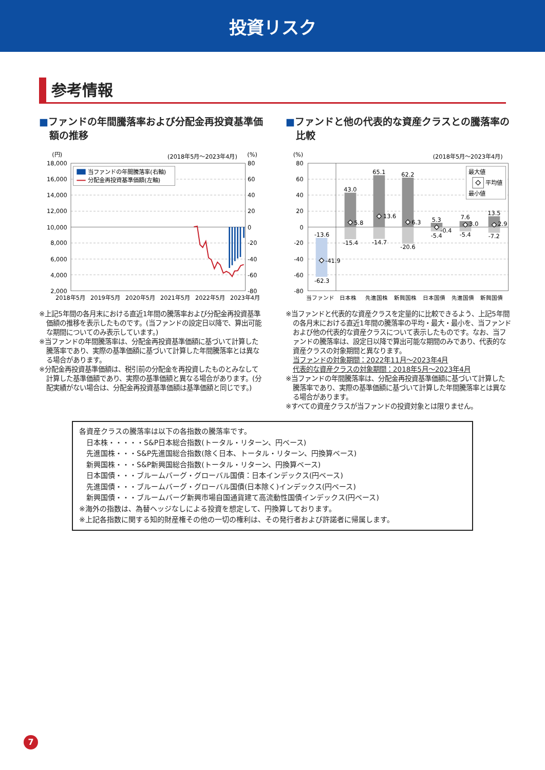投資リスク
参考情報
■ファンドの年間騰落率および分配金再投資基準価額の推移
(円)
(2018年5月〜2023年4月)
(%)
18,000
16,000
14,000
12,000
10,000
8,000
6,000
4,000
2,000
80
60
40
20
0
-20
-40
-60
-80
2018年5月
2019年5月
2020年5月
2021年5月
2022年5月
2023年4月
当ファンドの年間騰落率(右軸)
分配金再投資基準価額(左軸)
※上記5年間の各月末における直近1年間の騰落率および分配金再投資基準価額の推移を表示したものです。(当ファンドの設定日以降で、算出可能な期間についてのみ表示しています。)
※当ファンドの年間騰落率は、分配金再投資基準価額に基づいて計算した騰落率であり、実際の基準価額に基づいて計算した年間騰落率とは異なる場合があります。
※分配金再投資基準価額は、税引前の分配金を再投資したものとみなして計算した基準価額であり、実際の基準価額と異なる場合があります。(分配実績がない場合は、分配金再投資基準価額は基準価額と同じです。)
■ファンドと他の代表的な資産クラスとの騰落率の比較
(%)
(2018年5月〜2023年4月)
80
60
40
20
0
-20
-40
-60
-80
-13.6
-41.9
-62.3
43.0
5.8
-15.4
65.1
13.6
-14.7
62.2
6.3
-20.6
5.3
-0.4
-5.4
7.6
3.0
-5.4
13.5
2.9
-7.2
最大値
平均値
最小値
当ファンド
日本株
先進国株
新興国株
日本国債
先進国債
新興国債
※当ファンドと代表的な資産クラスを定量的に比較できるよう、上記5年間の各月末における直近1年間の騰落率の平均・最大・最小を、当ファンドおよび他の代表的な資産クラスについて表示したものです。なお、当ファンドの騰落率は、設定日以降で算出可能な期間のみであり、代表的な資産クラスの対象期間と異なります。
当ファンドの対象期間：2022年11月〜2023年4月
代表的な資産クラスの対象期間：2018年5月〜2023年4月
※当ファンドの年間騰落率は、分配金再投資基準価額に基づいて計算した騰落率であり、実際の基準価額に基づいて計算した年間騰落率とは異なる場合があります。
※すべての資産クラスが当ファンドの投資対象とは限りません。
各資産クラスの騰落率は以下の各指数の騰落率です。
日本株・・・・・S&P日本総合指数(トータル・リターン、円ベース)
先進国株・・・S&P先進国総合指数(除く日本、トータル・リターン、円換算ベース)
新興国株・・・S&P新興国総合指数(トータル・リターン、円換算ベース)
日本国債・・・ブルームバーグ・グローバル国債：日本インデックス(円ベース)
先進国債・・・ブルームバーグ・グローバル国債(日本除く)インデックス(円ベース)
新興国債・・・ブルームバーグ新興市場自国通貨建て高流動性国債インデックス(円ベース)
※海外の指数は、為替ヘッジなしによる投資を想定して、円換算しております。
※上記各指数に関する知的財産権その他の一切の権利は、その発行者および許諾者に帰属します。
7